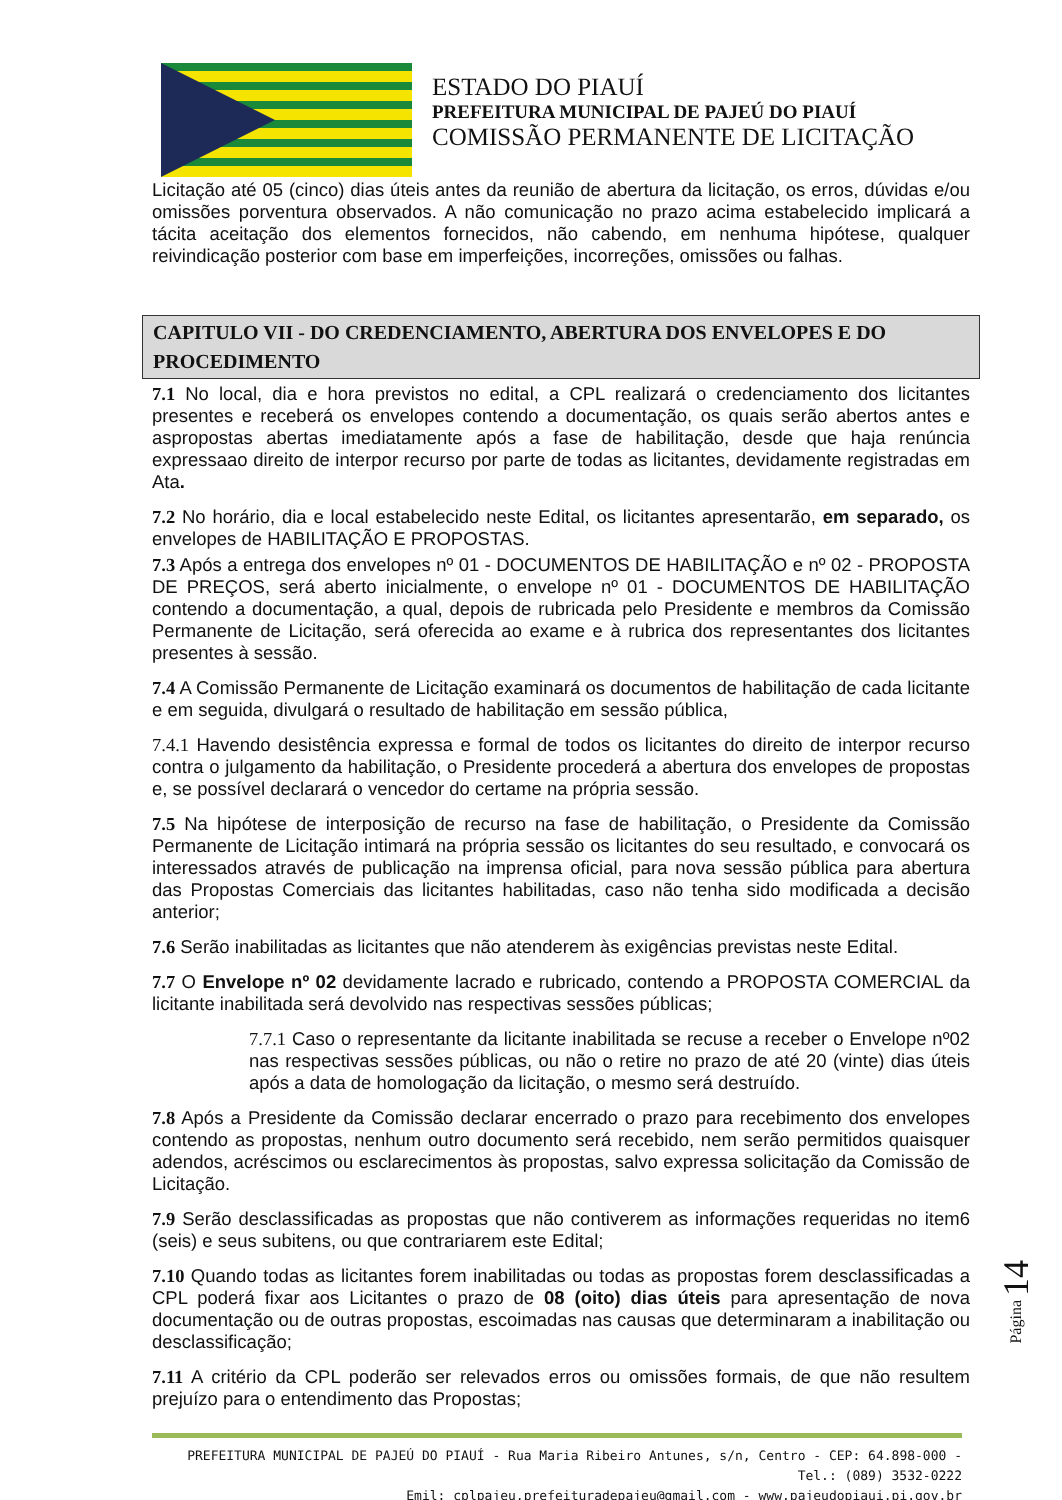ESTADO DO PIAUÍ
PREFEITURA MUNICIPAL DE PAJEÚ DO PIAUÍ
COMISSÃO PERMANENTE DE LICITAÇÃO
Licitação até 05 (cinco) dias úteis antes da reunião de abertura da licitação, os erros, dúvidas e/ou omissões porventura observados. A não comunicação no prazo acima estabelecido implicará a tácita aceitação dos elementos fornecidos, não cabendo, em nenhuma hipótese, qualquer reivindicação posterior com base em imperfeições, incorreções, omissões ou falhas.
CAPITULO VII - DO CREDENCIAMENTO, ABERTURA DOS ENVELOPES E DO PROCEDIMENTO
7.1 No local, dia e hora previstos no edital, a CPL realizará o credenciamento dos licitantes presentes e receberá os envelopes contendo a documentação, os quais serão abertos antes e aspropostas abertas imediatamente após a fase de habilitação, desde que haja renúncia expressaao direito de interpor recurso por parte de todas as licitantes, devidamente registradas em Ata.
7.2 No horário, dia e local estabelecido neste Edital, os licitantes apresentarão, em separado, os envelopes de HABILITAÇÃO E PROPOSTAS.
7.3 Após a entrega dos envelopes nº 01 - DOCUMENTOS DE HABILITAÇÃO e nº 02 - PROPOSTA DE PREÇOS, será aberto inicialmente, o envelope nº 01 - DOCUMENTOS DE HABILITAÇÃO contendo a documentação, a qual, depois de rubricada pelo Presidente e membros da Comissão Permanente de Licitação, será oferecida ao exame e à rubrica dos representantes dos licitantes presentes à sessão.
7.4 A Comissão Permanente de Licitação examinará os documentos de habilitação de cada licitante e em seguida, divulgará o resultado de habilitação em sessão pública,
7.4.1 Havendo desistência expressa e formal de todos os licitantes do direito de interpor recurso contra o julgamento da habilitação, o Presidente procederá a abertura dos envelopes de propostas e, se possível declarará o vencedor do certame na própria sessão.
7.5 Na hipótese de interposição de recurso na fase de habilitação, o Presidente da Comissão Permanente de Licitação intimará na própria sessão os licitantes do seu resultado, e convocará os interessados através de publicação na imprensa oficial, para nova sessão pública para abertura das Propostas Comerciais das licitantes habilitadas, caso não tenha sido modificada a decisão anterior;
7.6 Serão inabilitadas as licitantes que não atenderem às exigências previstas neste Edital.
7.7 O Envelope nº 02 devidamente lacrado e rubricado, contendo a PROPOSTA COMERCIAL da licitante inabilitada será devolvido nas respectivas sessões públicas;
7.7.1 Caso o representante da licitante inabilitada se recuse a receber o Envelope nº02 nas respectivas sessões públicas, ou não o retire no prazo de até 20 (vinte) dias úteis após a data de homologação da licitação, o mesmo será destruído.
7.8 Após a Presidente da Comissão declarar encerrado o prazo para recebimento dos envelopes contendo as propostas, nenhum outro documento será recebido, nem serão permitidos quaisquer adendos, acréscimos ou esclarecimentos às propostas, salvo expressa solicitação da Comissão de Licitação.
7.9 Serão desclassificadas as propostas que não contiverem as informações requeridas no item6 (seis) e seus subitens, ou que contrariarem este Edital;
7.10 Quando todas as licitantes forem inabilitadas ou todas as propostas forem desclassificadas a CPL poderá fixar aos Licitantes o prazo de 08 (oito) dias úteis para apresentação de nova documentação ou de outras propostas, escoimadas nas causas que determinaram a inabilitação ou desclassificação;
7.11 A critério da CPL poderão ser relevados erros ou omissões formais, de que não resultem prejuízo para o entendimento das Propostas;
Página 14
PREFEITURA MUNICIPAL DE PAJEÚ DO PIAUÍ - Rua Maria Ribeiro Antunes, s/n, Centro - CEP: 64.898-000 - Tel.: (089) 3532-0222
Emil: cplpajeu.prefeituradepajeu@gmail.com - www.pajeudopiaui.pi.gov.br